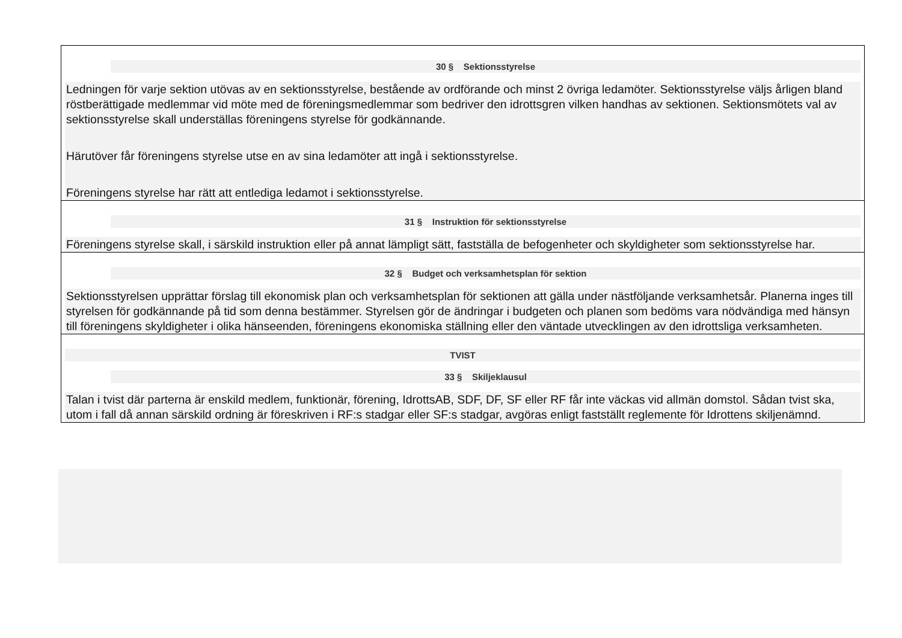30 § Sektionsstyrelse
Ledningen för varje sektion utövas av en sektionsstyrelse, bestående av ordförande och minst 2 övriga ledamöter. Sektionsstyrelse väljs årligen bland röstberättigade medlemmar vid möte med de föreningsmedlemmar som bedriver den idrottsgren vilken handhas av sektionen. Sektionsmötets val av sektionsstyrelse skall underställas föreningens styrelse för godkännande.
Härutöver får föreningens styrelse utse en av sina ledamöter att ingå i sektionsstyrelse.
Föreningens styrelse har rätt att entlediga ledamot i sektionsstyrelse.
31 § Instruktion för sektionsstyrelse
Föreningens styrelse skall, i särskild instruktion eller på annat lämpligt sätt, fastställa de befogenheter och skyldigheter som sektionsstyrelse har.
32 § Budget och verksamhetsplan för sektion
Sektionsstyrelsen upprättar förslag till ekonomisk plan och verksamhetsplan för sektionen att gälla under nästföljande verksamhetsår. Planerna inges till styrelsen för godkännande på tid som denna bestämmer. Styrelsen gör de ändringar i budgeten och planen som bedöms vara nödvändiga med hänsyn till föreningens skyldigheter i olika hänseenden, föreningens ekonomiska ställning eller den väntade utvecklingen av den idrottsliga verksamheten.
TVIST
33 § Skiljeklausul
Talan i tvist där parterna är enskild medlem, funktionär, förening, IdrottsAB, SDF, DF, SF eller RF får inte väckas vid allmän domstol. Sådan tvist ska, utom i fall då annan särskild ordning är föreskriven i RF:s stadgar eller SF:s stadgar, avgöras enligt fastställt reglemente för Idrottens skiljenämnd.